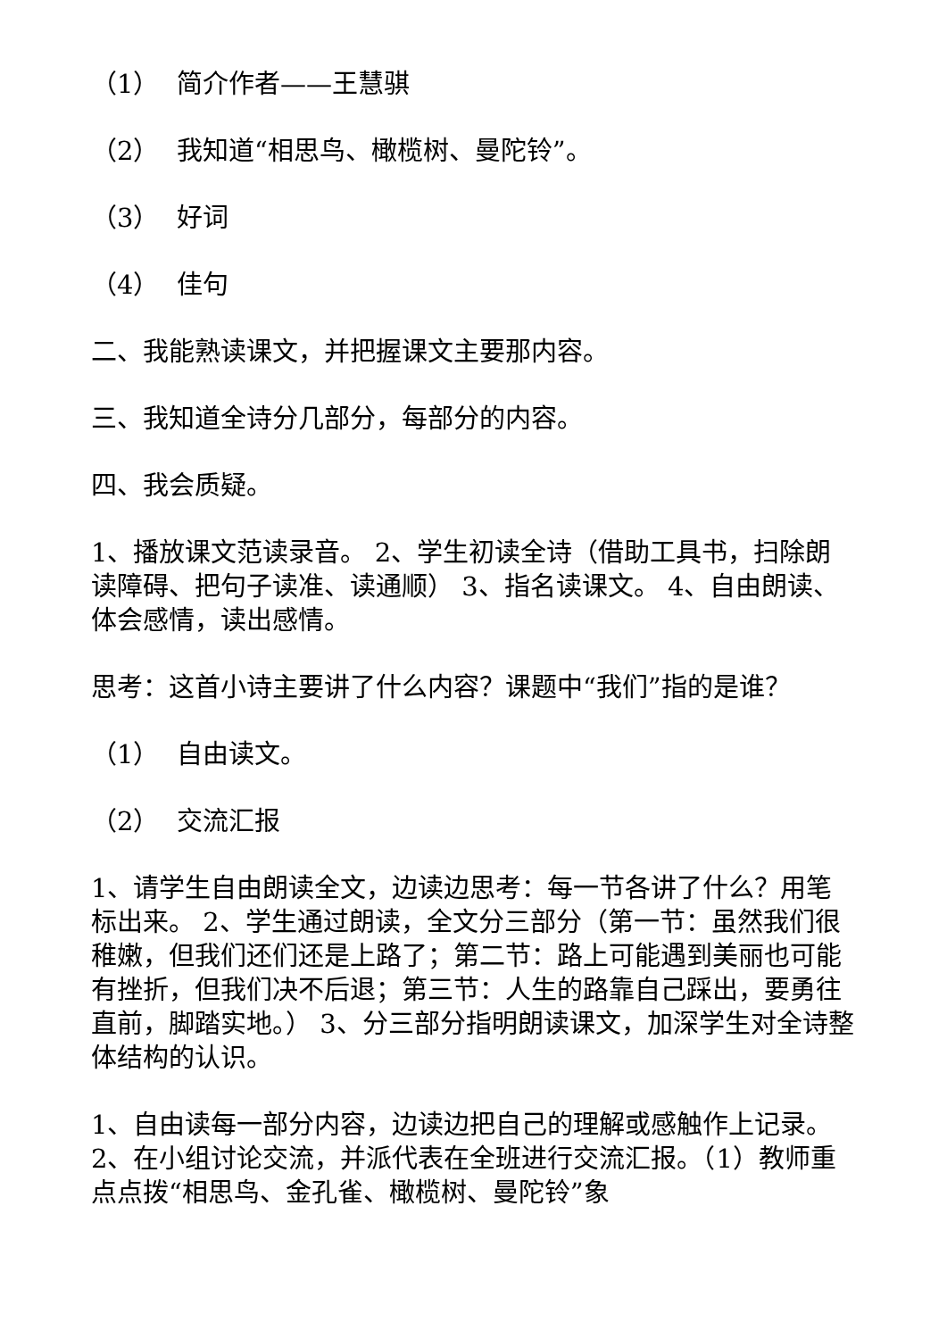（1） 简介作者——王慧骐
（2） 我知道“相思鸟、橄榄树、曼陀铃”。
（3） 好词
（4） 佳句
二、我能熟读课文，并把握课文主要那内容。
三、我知道全诗分几部分，每部分的内容。
四、我会质疑。
1、播放课文范读录音。 2、学生初读全诗（借助工具书，扫除朗读障碍、把句子读准、读通顺） 3、指名读课文。 4、自由朗读、体会感情，读出感情。
思考：这首小诗主要讲了什么内容？课题中“我们”指的是谁？
（1） 自由读文。
（2） 交流汇报
1、请学生自由朗读全文，边读边思考：每一节各讲了什么？用笔标出来。 2、学生通过朗读，全文分三部分（第一节：虽然我们很稚嫩，但我们还们还是上路了；第二节：路上可能遇到美丽也可能有挫折，但我们决不后退；第三节：人生的路靠自己踩出，要勇往直前，脚踏实地。） 3、分三部分指明朗读课文，加深学生对全诗整体结构的认识。
1、自由读每一部分内容，边读边把自己的理解或感触作上记录。 2、在小组讨论交流，并派代表在全班进行交流汇报。（1）教师重点点拨“相思鸟、金孔雀、橄榄树、曼陀铃”象